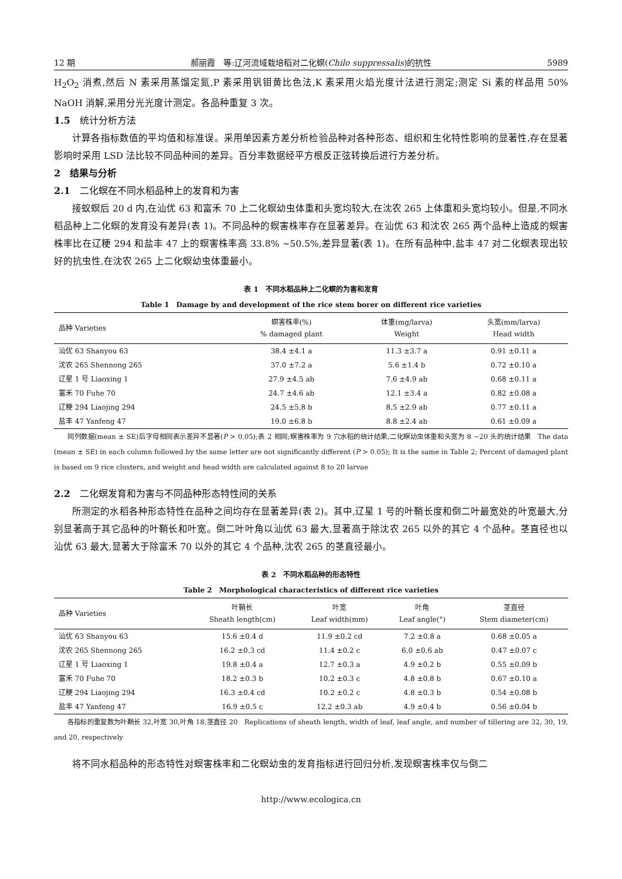12 期 郝丽霞　等:辽河流域栽培稻对二化螟(Chilo suppressalis)的抗性 5989
H<sub>2</sub>O<sub>2</sub> 消煮,然后 N 素采用蒸馏定氮,P 素采用钒钼黄比色法,K 素采用火焰光度计法进行测定;测定 Si 素的样品用 50% NaOH 消解,采用分光光度计测定。各品种重复 3 次。
1.5　统计分析方法
计算各指标数值的平均值和标准误。采用单因素方差分析检验品种对各种形态、组织和生化特性影响的显著性,存在显著影响时采用 LSD 法比较不同品种间的差异。百分率数据经平方根反正弦转换后进行方差分析。
2　结果与分析
2.1　二化螟在不同水稻品种上的发育和为害
接蚁螟后 20 d 内,在汕优 63 和富禾 70 上二化螟幼虫体重和头宽均较大,在沈农 265 上体重和头宽均较小。但是,不同水稻品种上二化螟的发育没有差异(表 1)。不同品种的螟害株率存在显著差异。在汕优 63 和沈农 265 两个品种上造成的螟害株率比在辽粳 294 和盐丰 47 上的螟害株率高 33.8% ~50.5%,差异显著(表 1)。在所有品种中,盐丰 47 对二化螟表现出较好的抗虫性,在沈农 265 上二化螟幼虫体重最小。
表 1　不同水稻品种上二化螟的为害和发育
Table 1　Damage by and development of the rice stem borer on different rice varieties
| 品种 Varieties | 螟害株率(%) % damaged plant | 体重(mg/larva) Weight | 头宽(mm/larva) Head width |
| --- | --- | --- | --- |
| 汕优 63 Shanyou 63 | 38.4 ±4.1 a | 11.3 ±3.7 a | 0.91 ±0.11 a |
| 沈农 265 Shennong 265 | 37.0 ±7.2 a | 5.6 ±1.4 b | 0.72 ±0.10 a |
| 辽星 1 号 Liaoxing 1 | 27.9 ±4.5 ab | 7.6 ±4.9 ab | 0.68 ±0.11 a |
| 富禾 70 Fuhe 70 | 24.7 ±4.6 ab | 12.1 ±3.4 a | 0.82 ±0.08 a |
| 辽粳 294 Liaojing 294 | 24.5 ±5.8 b | 8.5 ±2.9 ab | 0.77 ±0.11 a |
| 盐丰 47 Yanfeng 47 | 19.0 ±6.8 b | 8.8 ±2.4 ab | 0.61 ±0.09 a |
　　同列数据(mean ± SE)后字母相同表示差异不显著(P > 0.05);表 2 相同;螟害株率为 9 穴水稻的统计结果,二化螟幼虫体重和头宽为 8 ~20 头的统计结果　The data (mean ± SE) in each column followed by the same letter are not significantly different (P > 0.05); It is the same in Table 2; Percent of damaged plant is based on 9 rice clusters, and weight and head width are calculated against 8 to 20 larvae
2.2　二化螟发育和为害与不同品种形态特性间的关系
所测定的水稻各种形态特性在品种之间均存在显著差异(表 2)。其中,辽星 1 号的叶鞘长度和倒二叶最宽处的叶宽最大,分别显著高于其它品种的叶鞘长和叶宽。倒二叶叶角以汕优 63 最大,显著高于除沈农 265 以外的其它 4 个品种。茎直径也以汕优 63 最大,显著大于除富禾 70 以外的其它 4 个品种,沈农 265 的茎直径最小。
表 2　不同水稻品种的形态特性
Table 2　Morphological characteristics of different rice varieties
| 品种 Varieties | 叶鞘长 Sheath length(cm) | 叶宽 Leaf width(mm) | 叶角 Leaf angle(°) | 茎直径 Stem diameter(cm) |
| --- | --- | --- | --- | --- |
| 汕优 63 Shanyou 63 | 15.6 ±0.4 d | 11.9 ±0.2 cd | 7.2 ±0.8 a | 0.68 ±0.05 a |
| 沈农 265 Shennong 265 | 16.2 ±0.3 cd | 11.4 ±0.2 c | 6.0 ±0.6 ab | 0.47 ±0.07 c |
| 辽星 1 号 Liaoxing 1 | 19.8 ±0.4 a | 12.7 ±0.3 a | 4.9 ±0.2 b | 0.55 ±0.09 b |
| 富禾 70 Fuhe 70 | 18.2 ±0.3 b | 10.2 ±0.3 c | 4.8 ±0.8 b | 0.67 ±0.10 a |
| 辽粳 294 Liaojing 294 | 16.3 ±0.4 cd | 10.2 ±0.2 c | 4.8 ±0.3 b | 0.54 ±0.08 b |
| 盐丰 47 Yanfeng 47 | 16.9 ±0.5 c | 12.2 ±0.3 ab | 4.9 ±0.4 b | 0.56 ±0.04 b |
　　各指标的重复数为叶鞘长 32,叶宽 30,叶角 18,茎直径 20　Replications of sheath length, width of leaf, leaf angle, and number of tillering are 32, 30, 19, and 20, respectively
将不同水稻品种的形态特性对螟害株率和二化螟幼虫的发育指标进行回归分析,发现螟害株率仅与倒二
http://www.ecologica.cn